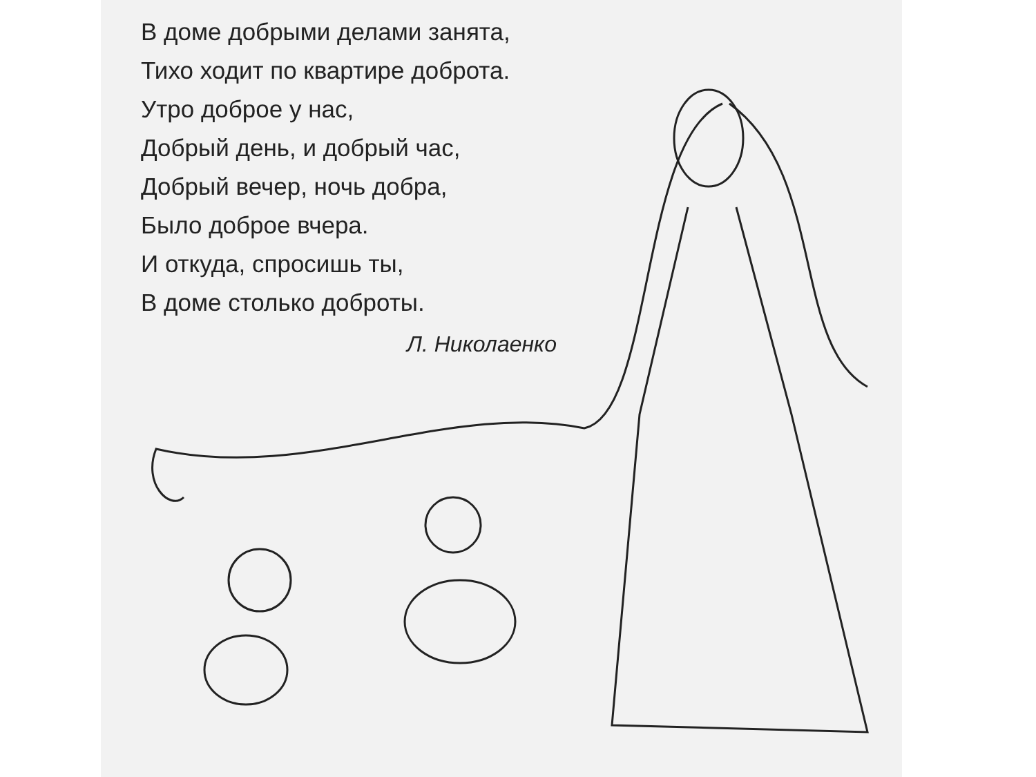В доме добрыми делами занята,
Тихо ходит по квартире доброта.
Утро доброе у нас,
Добрый день, и добрый час,
Добрый вечер, ночь добра,
Было доброе вчера.
И откуда, спросишь ты,
В доме столько доброты.
Л. Николаенко